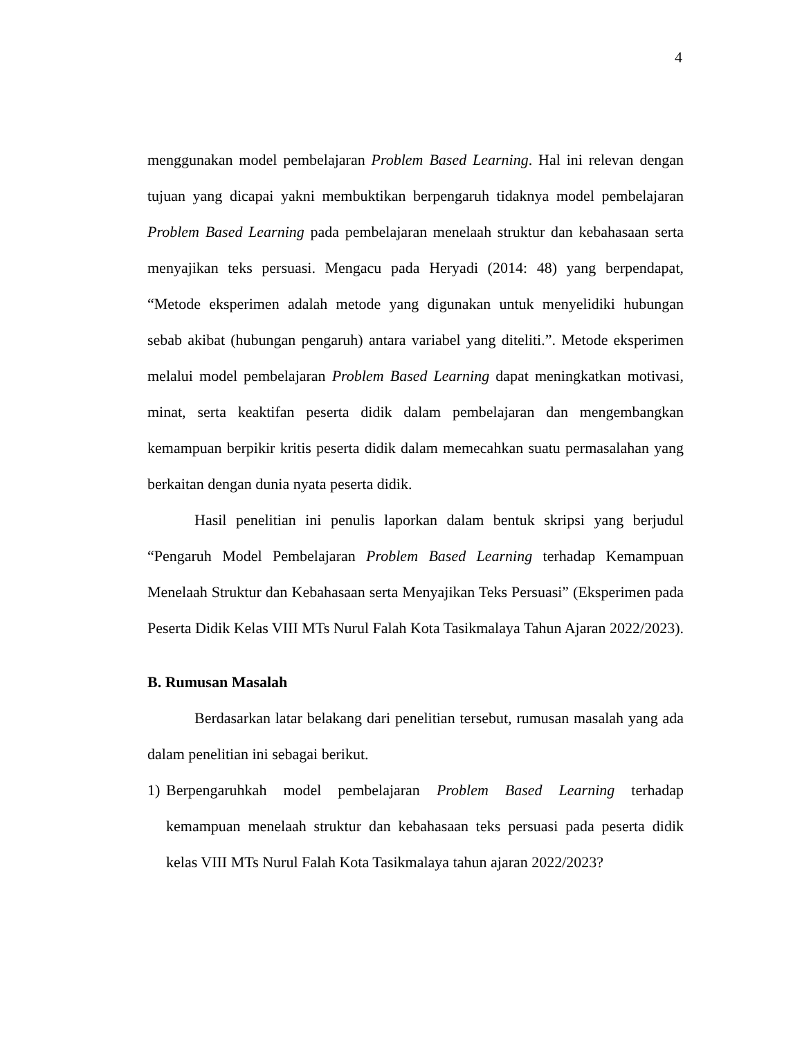4
menggunakan model pembelajaran Problem Based Learning. Hal ini relevan dengan tujuan yang dicapai yakni membuktikan berpengaruh tidaknya model pembelajaran Problem Based Learning pada pembelajaran menelaah struktur dan kebahasaan serta menyajikan teks persuasi. Mengacu pada Heryadi (2014: 48) yang berpendapat, “Metode eksperimen adalah metode yang digunakan untuk menyelidiki hubungan sebab akibat (hubungan pengaruh) antara variabel yang diteliti.”. Metode eksperimen melalui model pembelajaran Problem Based Learning dapat meningkatkan motivasi, minat, serta keaktifan peserta didik dalam pembelajaran dan mengembangkan kemampuan berpikir kritis peserta didik dalam memecahkan suatu permasalahan yang berkaitan dengan dunia nyata peserta didik.
Hasil penelitian ini penulis laporkan dalam bentuk skripsi yang berjudul “Pengaruh Model Pembelajaran Problem Based Learning terhadap Kemampuan Menelaah Struktur dan Kebahasaan serta Menyajikan Teks Persuasi” (Eksperimen pada Peserta Didik Kelas VIII MTs Nurul Falah Kota Tasikmalaya Tahun Ajaran 2022/2023).
B. Rumusan Masalah
Berdasarkan latar belakang dari penelitian tersebut, rumusan masalah yang ada dalam penelitian ini sebagai berikut.
1) Berpengaruhkah model pembelajaran Problem Based Learning terhadap kemampuan menelaah struktur dan kebahasaan teks persuasi pada peserta didik kelas VIII MTs Nurul Falah Kota Tasikmalaya tahun ajaran 2022/2023?